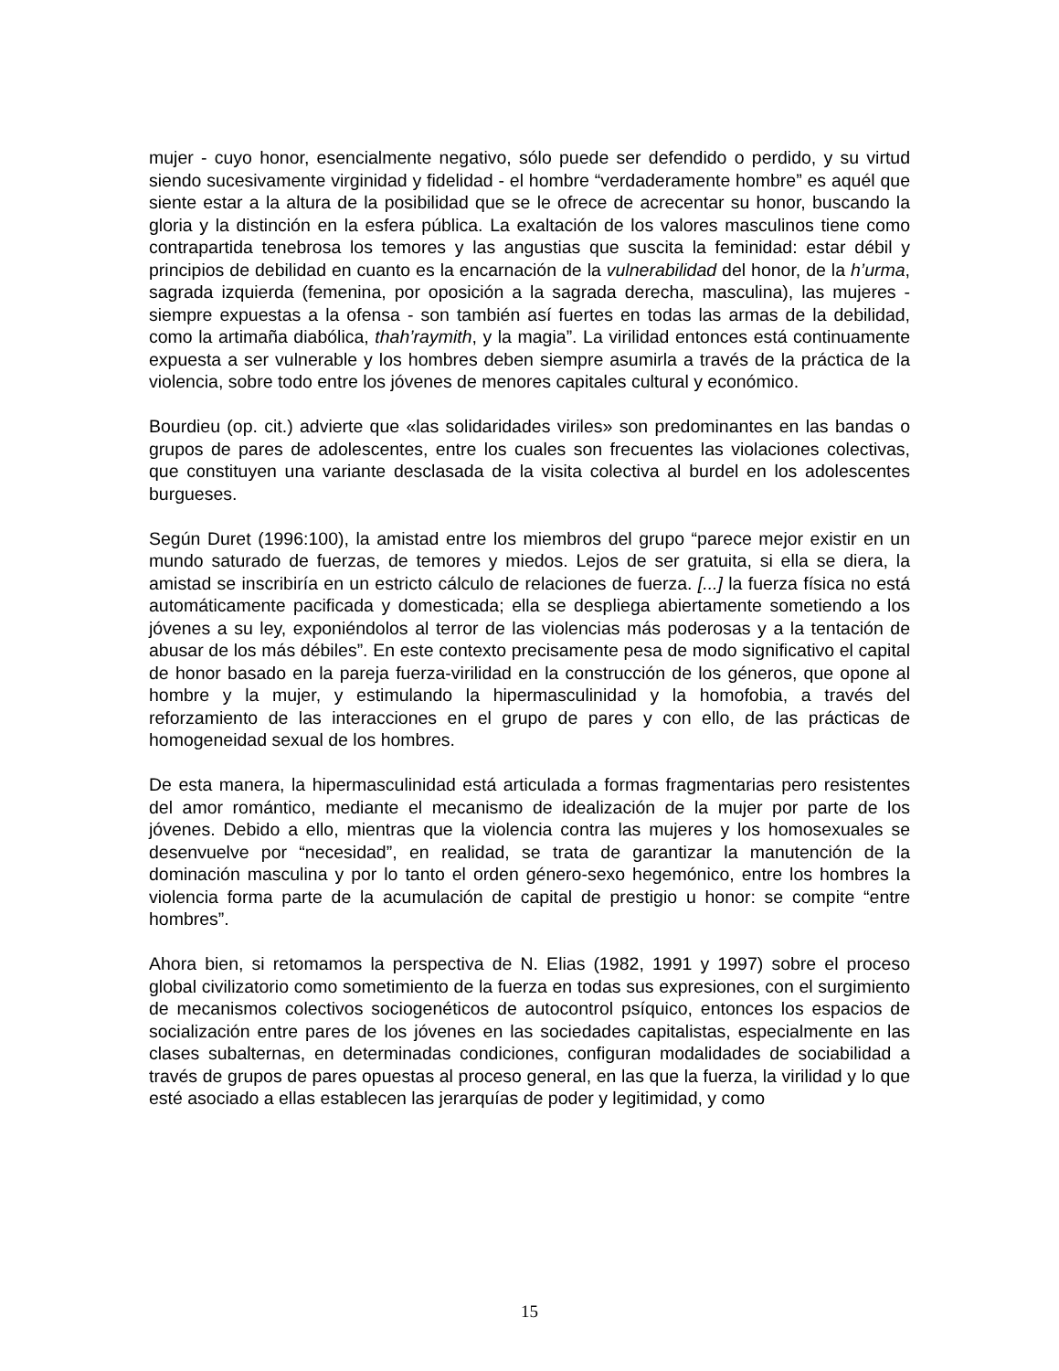mujer - cuyo honor, esencialmente negativo, sólo puede ser defendido o perdido, y su virtud siendo sucesivamente virginidad y fidelidad - el hombre “verdaderamente hombre” es aquél que siente estar a la altura de la posibilidad que se le ofrece de acrecentar su honor, buscando la gloria y la distinción en la esfera pública. La exaltación de los valores masculinos tiene como contrapartida tenebrosa los temores y las angustias que suscita la feminidad: estar débil y principios de debilidad en cuanto es la encarnación de la vulnerabilidad del honor, de la h’urma, sagrada izquierda (femenina, por oposición a la sagrada derecha, masculina), las mujeres - siempre expuestas a la ofensa - son también así fuertes en todas las armas de la debilidad, como la artimaña diabólica, thah’raymith, y la magia”. La virilidad entonces está continuamente expuesta a ser vulnerable y los hombres deben siempre asumirla a través de la práctica de la violencia, sobre todo entre los jóvenes de menores capitales cultural y económico.
Bourdieu (op. cit.) advierte que «las solidaridades viriles» son predominantes en las bandas o grupos de pares de adolescentes, entre los cuales son frecuentes las violaciones colectivas, que constituyen una variante desclasada de la visita colectiva al burdel en los adolescentes burgueses.
Según Duret (1996:100), la amistad entre los miembros del grupo “parece mejor existir en un mundo saturado de fuerzas, de temores y miedos. Lejos de ser gratuita, si ella se diera, la amistad se inscribiría en un estricto cálculo de relaciones de fuerza. [...] la fuerza física no está automáticamente pacificada y domesticada; ella se despliega abiertamente sometiendo a los jóvenes a su ley, exponiéndolos al terror de las violencias más poderosas y a la tentación de abusar de los más débiles”. En este contexto precisamente pesa de modo significativo el capital de honor basado en la pareja fuerza-virilidad en la construcción de los géneros, que opone al hombre y la mujer, y estimulando la hipermasculinidad y la homofobia, a través del reforzamiento de las interacciones en el grupo de pares y con ello, de las prácticas de homogeneidad sexual de los hombres.
De esta manera, la hipermasculinidad está articulada a formas fragmentarias pero resistentes del amor romántico, mediante el mecanismo de idealización de la mujer por parte de los jóvenes. Debido a ello, mientras que la violencia contra las mujeres y los homosexuales se desenvuelve por “necesidad”, en realidad, se trata de garantizar la manutención de la dominación masculina y por lo tanto el orden género-sexo hegemónico, entre los hombres la violencia forma parte de la acumulación de capital de prestigio u honor: se compite “entre hombres”.
Ahora bien, si retomamos la perspectiva de N. Elias (1982, 1991 y 1997) sobre el proceso global civilizatorio como sometimiento de la fuerza en todas sus expresiones, con el surgimiento de mecanismos colectivos sociogenéticos de autocontrol psíquico, entonces los espacios de socialización entre pares de los jóvenes en las sociedades capitalistas, especialmente en las clases subalternas, en determinadas condiciones, configuran modalidades de sociabilidad a través de grupos de pares opuestas al proceso general, en las que la fuerza, la virilidad y lo que esté asociado a ellas establecen las jerarquías de poder y legitimidad, y como
15